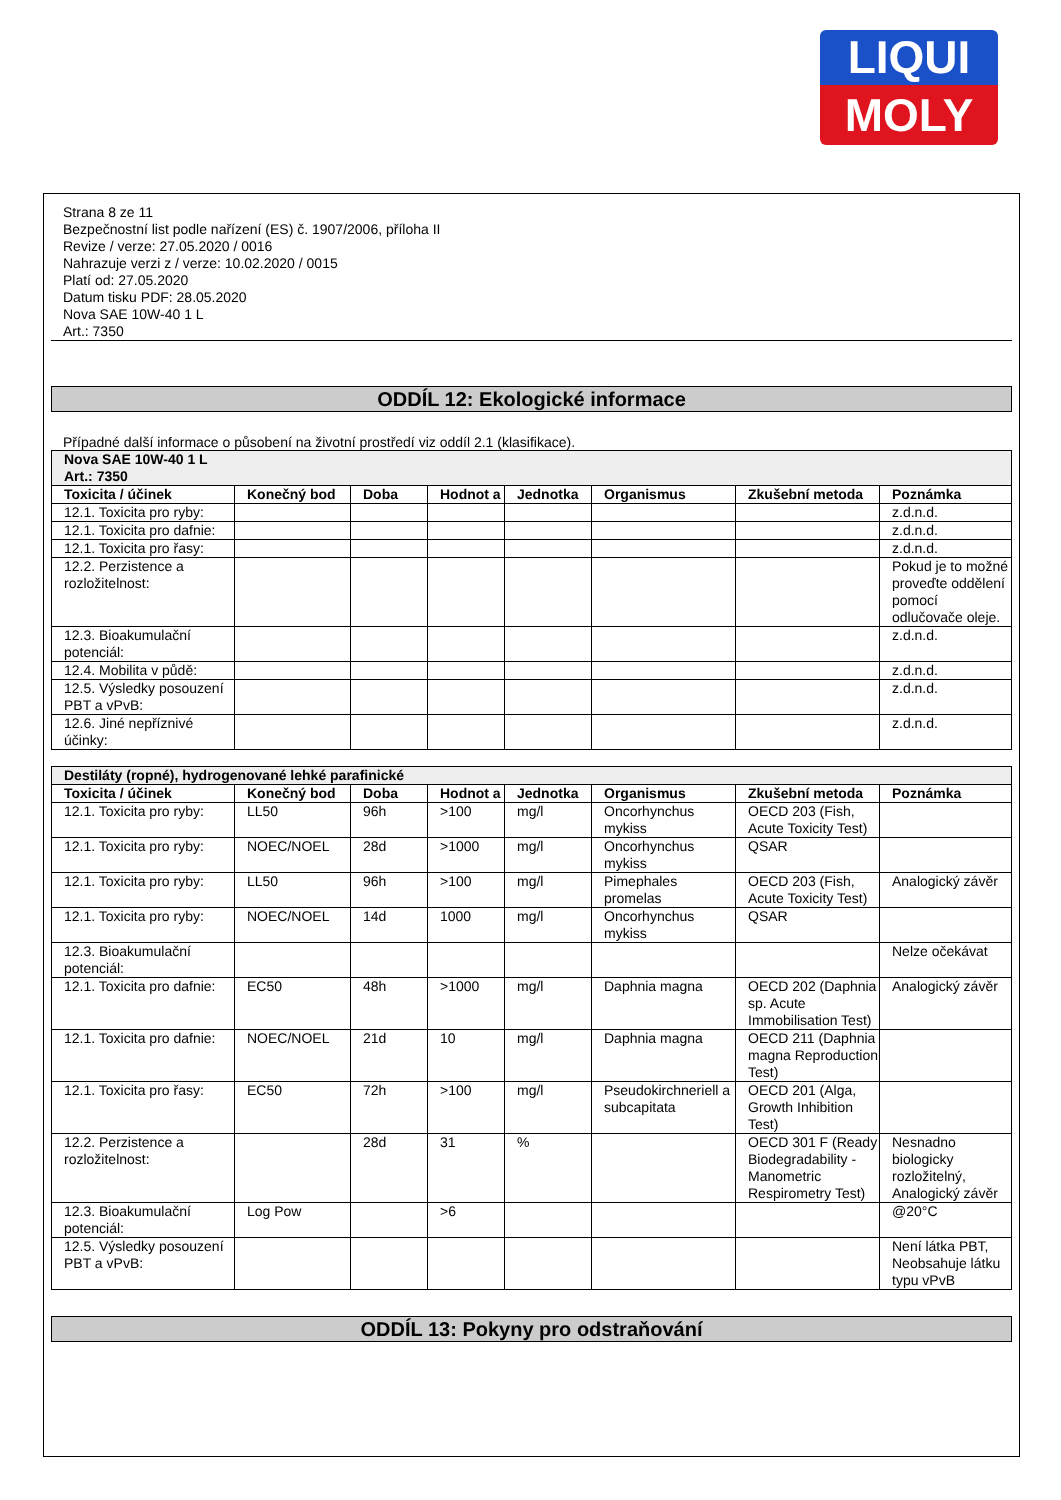LIQUI
MOLY
Strana 8 ze 11
Bezpečnostní list podle nařízení (ES) č. 1907/2006, příloha II
Revize / verze: 27.05.2020 / 0016
Nahrazuje verzi z / verze: 10.02.2020 / 0015
Platí od: 27.05.2020
Datum tisku PDF: 28.05.2020
Nova SAE 10W-40 1 L
Art.: 7350
ODDÍL 12: Ekologické informace
Případné další informace o působení na životní prostředí viz oddíl 2.1 (klasifikace).
| Nova SAE 10W-40 1 L Art.: 7350 | | | | | | | |
| Toxicita / účinek | Konečný bod | Doba | Hodnot a | Jednotka | Organismus | Zkušební metoda | Poznámka |
| 12.1. Toxicita pro ryby: | | | | | | | z.d.n.d. |
| 12.1. Toxicita pro dafnie: | | | | | | | z.d.n.d. |
| 12.1. Toxicita pro řasy: | | | | | | | z.d.n.d. |
| 12.2. Perzistence a rozložitelnost: | | | | | | | Pokud je to možné proveďte oddělení pomocí odlučovače oleje. |
| 12.3. Bioakumulační potenciál: | | | | | | | z.d.n.d. |
| 12.4. Mobilita v půdě: | | | | | | | z.d.n.d. |
| 12.5. Výsledky posouzení PBT a vPvB: | | | | | | | z.d.n.d. |
| 12.6. Jiné nepříznivé účinky: | | | | | | | z.d.n.d. |
| Destiláty (ropné), hydrogenované lehké parafinické | | | | | | | |
| Toxicita / účinek | Konečný bod | Doba | Hodnot a | Jednotka | Organismus | Zkušební metoda | Poznámka |
| 12.1. Toxicita pro ryby: | LL50 | 96h | >100 | mg/l | Oncorhynchus mykiss | OECD 203 (Fish, Acute Toxicity Test) | |
| 12.1. Toxicita pro ryby: | NOEC/NOEL | 28d | >1000 | mg/l | Oncorhynchus mykiss | QSAR | |
| 12.1. Toxicita pro ryby: | LL50 | 96h | >100 | mg/l | Pimephales promelas | OECD 203 (Fish, Acute Toxicity Test) | Analogický závěr |
| 12.1. Toxicita pro ryby: | NOEC/NOEL | 14d | 1000 | mg/l | Oncorhynchus mykiss | QSAR | |
| 12.3. Bioakumulační potenciál: | | | | | | | Nelze očekávat |
| 12.1. Toxicita pro dafnie: | EC50 | 48h | >1000 | mg/l | Daphnia magna | OECD 202 (Daphnia sp. Acute Immobilisation Test) | Analogický závěr |
| 12.1. Toxicita pro dafnie: | NOEC/NOEL | 21d | 10 | mg/l | Daphnia magna | OECD 211 (Daphnia magna Reproduction Test) | |
| 12.1. Toxicita pro řasy: | EC50 | 72h | >100 | mg/l | Pseudokirchneriell a subcapitata | OECD 201 (Alga, Growth Inhibition Test) | |
| 12.2. Perzistence a rozložitelnost: | | 28d | 31 | % | | OECD 301 F (Ready Biodegradability - Manometric Respirometry Test) | Nesnadno biologicky rozložitelný, Analogický závěr |
| 12.3. Bioakumulační potenciál: | Log Pow | | >6 | | | | @20°C |
| 12.5. Výsledky posouzení PBT a vPvB: | | | | | | | Není látka PBT, Neobsahuje látku typu vPvB |
ODDÍL 13: Pokyny pro odstraňování